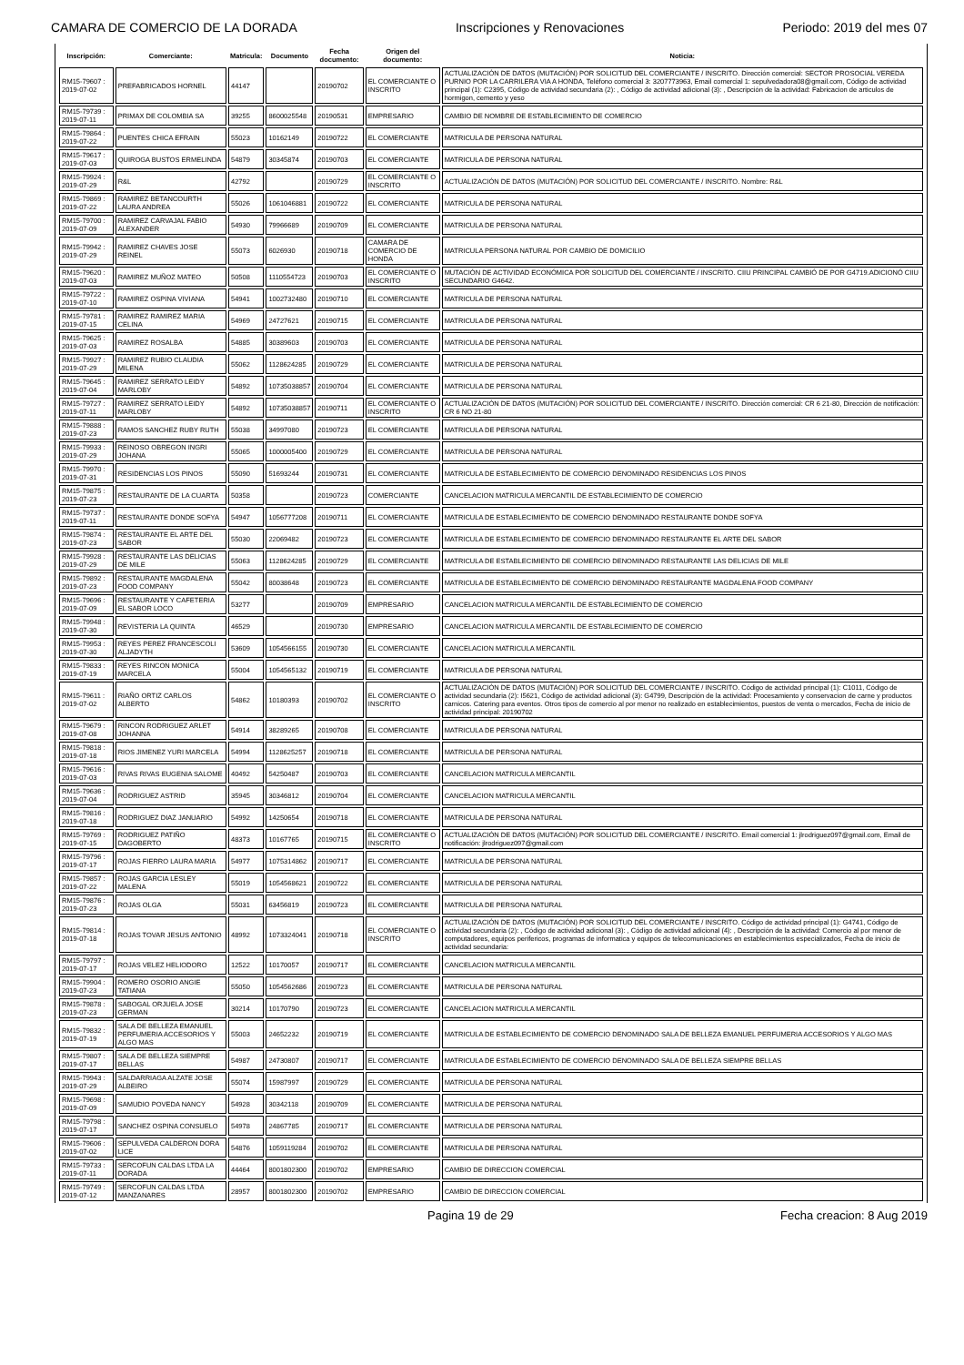CAMARA DE COMERCIO DE LA DORADA Inscripciones y Renovaciones Periodo: 2019 del mes 07
| Inscripción: | Comerciante: | Matricula: | Documento | Fecha documento: | Origen del documento: | Noticia: |
| --- | --- | --- | --- | --- | --- | --- |
| RM15-79607 : 2019-07-02 | PREFABRICADOS HORNEL | 44147 | | 20190702 | EL COMERCIANTE O INSCRITO | ACTUALIZACIÓN DE DATOS (MUTACIÓN) POR SOLICITUD DEL COMERCIANTE / INSCRITO. Dirección comercial: SECTOR PROSOCIAL VEREDA PURNIO POR LA CARRILERA VIA A HONDA, Teléfono comercial 3: 3207773963, Email comercial 1: sepulvedadora08@gmail.com, Código de actividad principal (1): C2395, Código de actividad secundaria (2): , Código de actividad adicional (3): , Descripción de la actividad: Fabricacion de articulos de hormigon, cemento y yeso |
| RM15-79739 : 2019-07-11 | PRIMAX DE COLOMBIA SA | 39255 | 8600025548 | 20190531 | EMPRESARIO | CAMBIO DE NOMBRE DE ESTABLECIMIENTO DE COMERCIO |
| RM15-79864 : 2019-07-22 | PUENTES CHICA EFRAIN | 55023 | 10162149 | 20190722 | EL COMERCIANTE | MATRICULA DE PERSONA NATURAL |
| RM15-79617 : 2019-07-03 | QUIROGA BUSTOS ERMELINDA | 54879 | 30345874 | 20190703 | EL COMERCIANTE | MATRICULA DE PERSONA NATURAL |
| RM15-79924 : 2019-07-29 | R&L | 42792 | | 20190729 | EL COMERCIANTE O INSCRITO | ACTUALIZACIÓN DE DATOS (MUTACIÓN) POR SOLICITUD DEL COMERCIANTE / INSCRITO. Nombre: R&L |
| RM15-79869 : 2019-07-22 | RAMIREZ BETANCOURTH LAURA ANDREA | 55026 | 1061046881 | 20190722 | EL COMERCIANTE | MATRICULA DE PERSONA NATURAL |
| RM15-79700 : 2019-07-09 | RAMIREZ CARVAJAL FABIO ALEXANDER | 54930 | 79966689 | 20190709 | EL COMERCIANTE | MATRICULA DE PERSONA NATURAL |
| RM15-79942 : 2019-07-29 | RAMIREZ CHAVES JOSE REINEL | 55073 | 6026930 | 20190718 | CAMARA DE COMERCIO DE HONDA | MATRICULA PERSONA NATURAL POR CAMBIO DE DOMICILIO |
| RM15-79620 : 2019-07-03 | RAMIREZ MUÑOZ MATEO | 50508 | 1110554723 | 20190703 | EL COMERCIANTE O INSCRITO | MUTACIÓN DE ACTIVIDAD ECONÓMICA POR SOLICITUD DEL COMERCIANTE / INSCRITO. CIIU PRINCIPAL CAMBIÓ DE POR G4719.ADICIONÓ CIIU SECUNDARIO G4642. |
| RM15-79722 : 2019-07-10 | RAMIREZ OSPINA VIVIANA | 54941 | 1002732480 | 20190710 | EL COMERCIANTE | MATRICULA DE PERSONA NATURAL |
| RM15-79781 : 2019-07-15 | RAMIREZ RAMIREZ MARIA CELINA | 54969 | 24727621 | 20190715 | EL COMERCIANTE | MATRICULA DE PERSONA NATURAL |
| RM15-79625 : 2019-07-03 | RAMIREZ ROSALBA | 54885 | 30389603 | 20190703 | EL COMERCIANTE | MATRICULA DE PERSONA NATURAL |
| RM15-79927 : 2019-07-29 | RAMIREZ RUBIO CLAUDIA MILENA | 55062 | 1128624285 | 20190729 | EL COMERCIANTE | MATRICULA DE PERSONA NATURAL |
| RM15-79645 : 2019-07-04 | RAMIREZ SERRATO LEIDY MARLOBY | 54892 | 10735038857 | 20190704 | EL COMERCIANTE | MATRICULA DE PERSONA NATURAL |
| RM15-79727 : 2019-07-11 | RAMIREZ SERRATO LEIDY MARLOBY | 54892 | 10735038857 | 20190711 | EL COMERCIANTE O INSCRITO | ACTUALIZACIÓN DE DATOS (MUTACIÓN) POR SOLICITUD DEL COMERCIANTE / INSCRITO. Dirección comercial: CR 6 21-80, Dirección de notificación: CR 6 NO 21-80 |
| RM15-79888 : 2019-07-23 | RAMOS SANCHEZ RUBY RUTH | 55038 | 34997080 | 20190723 | EL COMERCIANTE | MATRICULA DE PERSONA NATURAL |
| RM15-79933 : 2019-07-29 | REINOSO OBREGON INGRI JOHANA | 55065 | 1000005400 | 20190729 | EL COMERCIANTE | MATRICULA DE PERSONA NATURAL |
| RM15-79970 : 2019-07-31 | RESIDENCIAS LOS PINOS | 55090 | 51693244 | 20190731 | EL COMERCIANTE | MATRICULA DE ESTABLECIMIENTO DE COMERCIO DENOMINADO RESIDENCIAS LOS PINOS |
| RM15-79875 : 2019-07-23 | RESTAURANTE DE LA CUARTA | 50358 | | 20190723 | COMERCIANTE | CANCELACION MATRICULA MERCANTIL DE ESTABLECIMIENTO DE COMERCIO |
| RM15-79737 : 2019-07-11 | RESTAURANTE DONDE SOFYA | 54947 | 1056777208 | 20190711 | EL COMERCIANTE | MATRICULA DE ESTABLECIMIENTO DE COMERCIO DENOMINADO RESTAURANTE DONDE SOFYA |
| RM15-79874 : 2019-07-23 | RESTAURANTE EL ARTE DEL SABOR | 55030 | 22069482 | 20190723 | EL COMERCIANTE | MATRICULA DE ESTABLECIMIENTO DE COMERCIO DENOMINADO RESTAURANTE EL ARTE DEL SABOR |
| RM15-79928 : 2019-07-29 | RESTAURANTE LAS DELICIAS DE MILE | 55063 | 1128624285 | 20190729 | EL COMERCIANTE | MATRICULA DE ESTABLECIMIENTO DE COMERCIO DENOMINADO RESTAURANTE LAS DELICIAS DE MILE |
| RM15-79892 : 2019-07-23 | RESTAURANTE MAGDALENA FOOD COMPANY | 55042 | 80038648 | 20190723 | EL COMERCIANTE | MATRICULA DE ESTABLECIMIENTO DE COMERCIO DENOMINADO RESTAURANTE MAGDALENA FOOD COMPANY |
| RM15-79696 : 2019-07-09 | RESTAURANTE Y CAFETERIA EL SABOR LOCO | 53277 | | 20190709 | EMPRESARIO | CANCELACION MATRICULA MERCANTIL DE ESTABLECIMIENTO DE COMERCIO |
| RM15-79948 : 2019-07-30 | REVISTERIA LA QUINTA | 46529 | | 20190730 | EMPRESARIO | CANCELACION MATRICULA MERCANTIL DE ESTABLECIMIENTO DE COMERCIO |
| RM15-79953 : 2019-07-30 | REYES PEREZ FRANCESCOLI ALJADYTH | 53609 | 1054566155 | 20190730 | EL COMERCIANTE | CANCELACION MATRICULA MERCANTIL |
| RM15-79833 : 2019-07-19 | REYES RINCON MONICA MARCELA | 55004 | 1054565132 | 20190719 | EL COMERCIANTE | MATRICULA DE PERSONA NATURAL |
| RM15-79611 : 2019-07-02 | RIAÑO ORTIZ CARLOS ALBERTO | 54862 | 10180393 | 20190702 | EL COMERCIANTE O INSCRITO | ACTUALIZACIÓN DE DATOS (MUTACIÓN) POR SOLICITUD DEL COMERCIANTE / INSCRITO. Código de actividad principal (1): C1011, Código de actividad secundaria (2): I5621, Código de actividad adicional (3): G4799, Descripción de la actividad: Procesamiento y conservacion de carne y productos carnicos. Catering para eventos. Otros tipos de comercio al por menor no realizado en establecimientos, puestos de venta o mercados, Fecha de inicio de actividad principal: 20190702 |
| RM15-79679 : 2019-07-08 | RINCON RODRIGUEZ ARLET JOHANNA | 54914 | 38289265 | 20190708 | EL COMERCIANTE | MATRICULA DE PERSONA NATURAL |
| RM15-79818 : 2019-07-18 | RIOS JIMENEZ YURI MARCELA | 54994 | 1128625257 | 20190718 | EL COMERCIANTE | MATRICULA DE PERSONA NATURAL |
| RM15-79616 : 2019-07-03 | RIVAS RIVAS EUGENIA SALOME | 40492 | 54250487 | 20190703 | EL COMERCIANTE | CANCELACION MATRICULA MERCANTIL |
| RM15-79636 : 2019-07-04 | RODRIGUEZ ASTRID | 35945 | 30346812 | 20190704 | EL COMERCIANTE | CANCELACION MATRICULA MERCANTIL |
| RM15-79816 : 2019-07-18 | RODRIGUEZ DIAZ JANUARIO | 54992 | 14250654 | 20190718 | EL COMERCIANTE | MATRICULA DE PERSONA NATURAL |
| RM15-79769 : 2019-07-15 | RODRIGUEZ PATIÑO DAGOBERTO | 48373 | 10167765 | 20190715 | EL COMERCIANTE O INSCRITO | ACTUALIZACIÓN DE DATOS (MUTACIÓN) POR SOLICITUD DEL COMERCIANTE / INSCRITO. Email comercial 1: jlrodriguez097@gmail.com, Email de notificación: jlrodriguez097@gmail.com |
| RM15-79796 : 2019-07-17 | ROJAS FIERRO LAURA MARIA | 54977 | 1075314862 | 20190717 | EL COMERCIANTE | MATRICULA DE PERSONA NATURAL |
| RM15-79857 : 2019-07-22 | ROJAS GARCIA LESLEY MALENA | 55019 | 1054568621 | 20190722 | EL COMERCIANTE | MATRICULA DE PERSONA NATURAL |
| RM15-79876 : 2019-07-23 | ROJAS OLGA | 55031 | 63456819 | 20190723 | EL COMERCIANTE | MATRICULA DE PERSONA NATURAL |
| RM15-79814 : 2019-07-18 | ROJAS TOVAR JESUS ANTONIO | 48992 | 1073324041 | 20190718 | EL COMERCIANTE O INSCRITO | ACTUALIZACIÓN DE DATOS (MUTACIÓN) POR SOLICITUD DEL COMERCIANTE / INSCRITO. Código de actividad principal (1): G4741, Código de actividad secundaria (2): , Código de actividad adicional (3): , Código de actividad adicional (4): , Descripción de la actividad: Comercio al por menor de computadores, equipos perifericos, programas de informatica y equipos de telecomunicaciones en establecimientos especializados, Fecha de inicio de actividad secundaria: |
| RM15-79797 : 2019-07-17 | ROJAS VELEZ HELIODORO | 12522 | 10170057 | 20190717 | EL COMERCIANTE | CANCELACION MATRICULA MERCANTIL |
| RM15-79904 : 2019-07-23 | ROMERO OSORIO ANGIE TATIANA | 55050 | 1054562686 | 20190723 | EL COMERCIANTE | MATRICULA DE PERSONA NATURAL |
| RM15-79878 : 2019-07-23 | SABOGAL ORJUELA JOSE GERMAN | 30214 | 10170790 | 20190723 | EL COMERCIANTE | CANCELACION MATRICULA MERCANTIL |
| RM15-79832 : 2019-07-19 | SALA DE BELLEZA EMANUEL PERFUMERIA ACCESORIOS Y ALGO MAS | 55003 | 24652232 | 20190719 | EL COMERCIANTE | MATRICULA DE ESTABLECIMIENTO DE COMERCIO DENOMINADO SALA DE BELLEZA EMANUEL PERFUMERIA ACCESORIOS Y ALGO MAS |
| RM15-79807 : 2019-07-17 | SALA DE BELLEZA SIEMPRE BELLAS | 54987 | 24730807 | 20190717 | EL COMERCIANTE | MATRICULA DE ESTABLECIMIENTO DE COMERCIO DENOMINADO SALA DE BELLEZA SIEMPRE BELLAS |
| RM15-79943 : 2019-07-29 | SALDARRIAGA ALZATE JOSE ALBEIRO | 55074 | 15987997 | 20190729 | EL COMERCIANTE | MATRICULA DE PERSONA NATURAL |
| RM15-79698 : 2019-07-09 | SAMUDIO POVEDA NANCY | 54928 | 30342118 | 20190709 | EL COMERCIANTE | MATRICULA DE PERSONA NATURAL |
| RM15-79798 : 2019-07-17 | SANCHEZ OSPINA CONSUELO | 54978 | 24867785 | 20190717 | EL COMERCIANTE | MATRICULA DE PERSONA NATURAL |
| RM15-79606 : 2019-07-02 | SEPULVEDA CALDERON DORA LICE | 54876 | 1059119284 | 20190702 | EL COMERCIANTE | MATRICULA DE PERSONA NATURAL |
| RM15-79733 : 2019-07-11 | SERCOFUN CALDAS LTDA LA DORADA | 44464 | 8001802300 | 20190702 | EMPRESARIO | CAMBIO DE DIRECCION COMERCIAL |
| RM15-79749 : 2019-07-12 | SERCOFUN CALDAS LTDA MANZANARES | 28957 | 8001802300 | 20190702 | EMPRESARIO | CAMBIO DE DIRECCION COMERCIAL |
Pagina 19 de 29 Fecha creacion: 8 Aug 2019